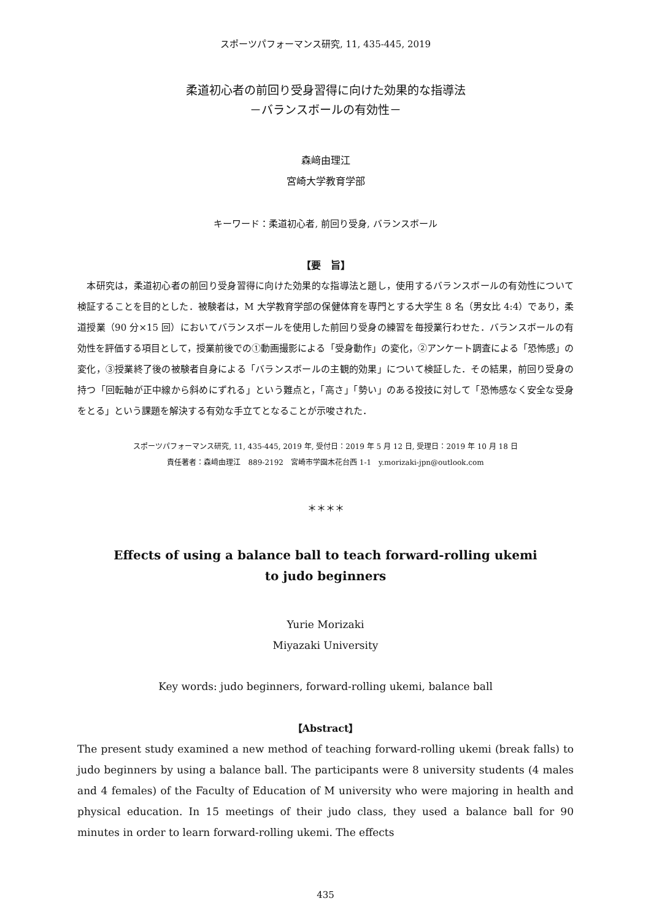スポーツパフォーマンス研究, 11, 435-445, 2019
柔道初心者の前回り受身習得に向けた効果的な指導法
－バランスボールの有効性－
森﨑由理江
宮崎大学教育学部
キーワード：柔道初心者, 前回り受身, バランスボール
【要　旨】
　本研究は，柔道初心者の前回り受身習得に向けた効果的な指導法と題し，使用するバランスボールの有効性について検証することを目的とした．被験者は，M 大学教育学部の保健体育を専門とする大学生 8 名（男女比 4:4）であり，柔道授業（90 分×15 回）においてバランスボールを使用した前回り受身の練習を毎授業行わせた．バランスボールの有効性を評価する項目として，授業前後での①動画撮影による「受身動作」の変化，②アンケート調査による「恐怖感」の変化，③授業終了後の被験者自身による「バランスボールの主観的効果」について検証した．その結果，前回り受身の持つ「回転軸が正中線から斜めにずれる」という難点と，「高さ」「勢い」のある投技に対して「恐怖感なく安全な受身をとる」という課題を解決する有効な手立てとなることが示唆された．
スポーツパフォーマンス研究, 11, 435-445, 2019 年, 受付日：2019 年 5 月 12 日, 受理日：2019 年 10 月 18 日
責任著者：森﨑由理江　889-2192　宮崎市学園木花台西 1-1　y.morizaki-jpn@outlook.com
＊＊＊＊
Effects of using a balance ball to teach forward-rolling ukemi
to judo beginners
Yurie Morizaki
Miyazaki University
Key words: judo beginners, forward-rolling ukemi, balance ball
【Abstract】
The present study examined a new method of teaching forward-rolling ukemi (break falls) to judo beginners by using a balance ball. The participants were 8 university students (4 males and 4 females) of the Faculty of Education of M university who were majoring in health and physical education. In 15 meetings of their judo class, they used a balance ball for 90 minutes in order to learn forward-rolling ukemi. The effects
435